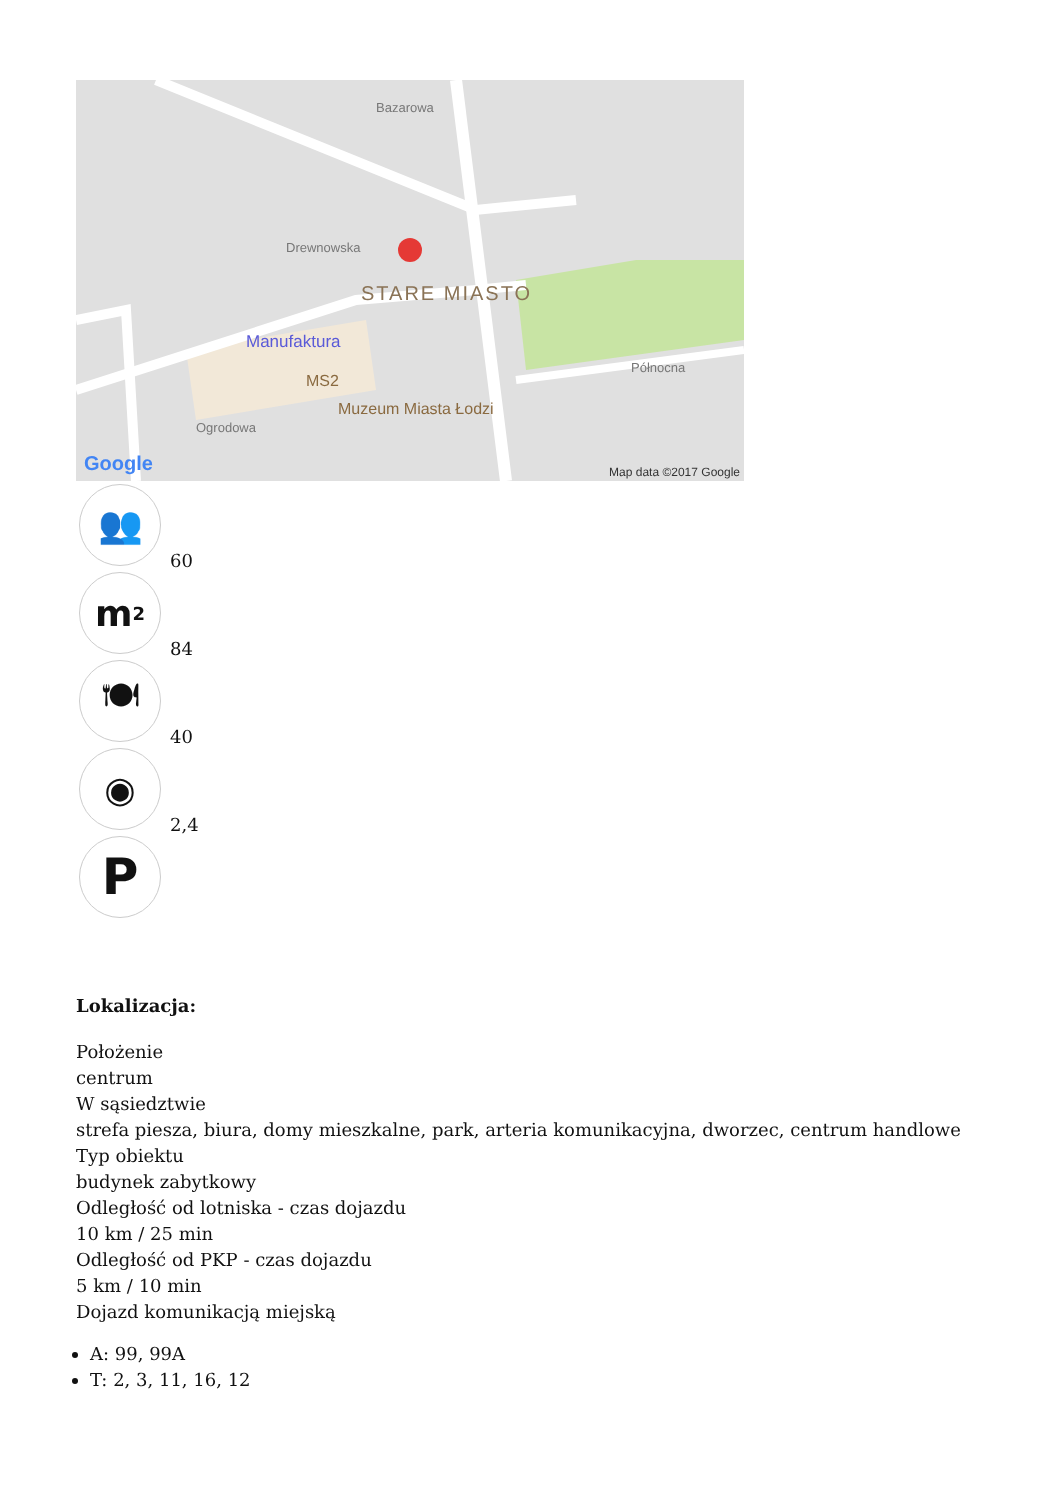STARE MIASTO
Manufaktura
MS2
Muzeum Miasta Łodzi
Drewnowska
Bazarowa
Północna
Ogrodowa
Google Map data ©2017 Google
👥
60
m<sup>2</sup>
84
🍽
40
◉
2,4
P
Lokalizacja:
Położenie
centrum
W sąsiedztwie
strefa piesza, biura, domy mieszkalne, park, arteria komunikacyjna, dworzec, centrum handlowe
Typ obiektu
budynek zabytkowy
Odległość od lotniska - czas dojazdu
10 km / 25 min
Odległość od PKP - czas dojazdu
5 km / 10 min
Dojazd komunikacją miejską
A: 99, 99A
T: 2, 3, 11, 16, 12